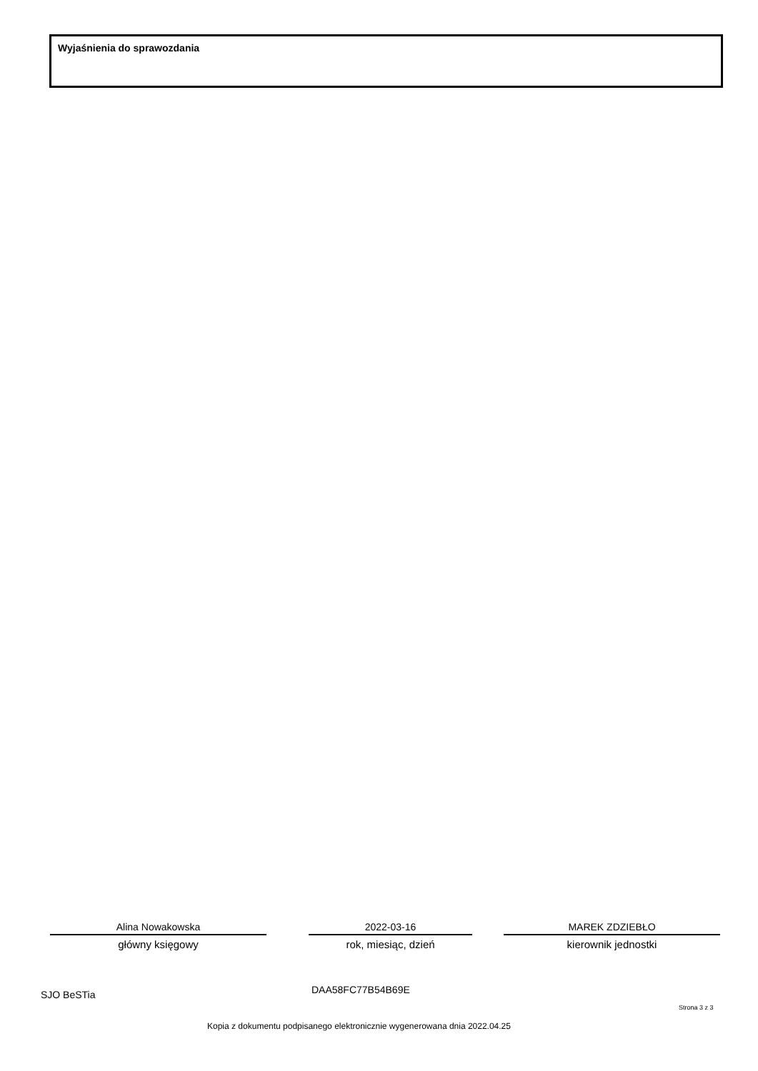Wyjaśnienia do sprawozdania
Alina Nowakowska
główny księgowy
2022-03-16
rok, miesiąc, dzień
MAREK ZDZIEBŁO
kierownik jednostki
SJO BeSTia DAA58FC77B54B69E
Strona 3 z 3
Kopia z dokumentu podpisanego elektronicznie wygenerowana dnia 2022.04.25